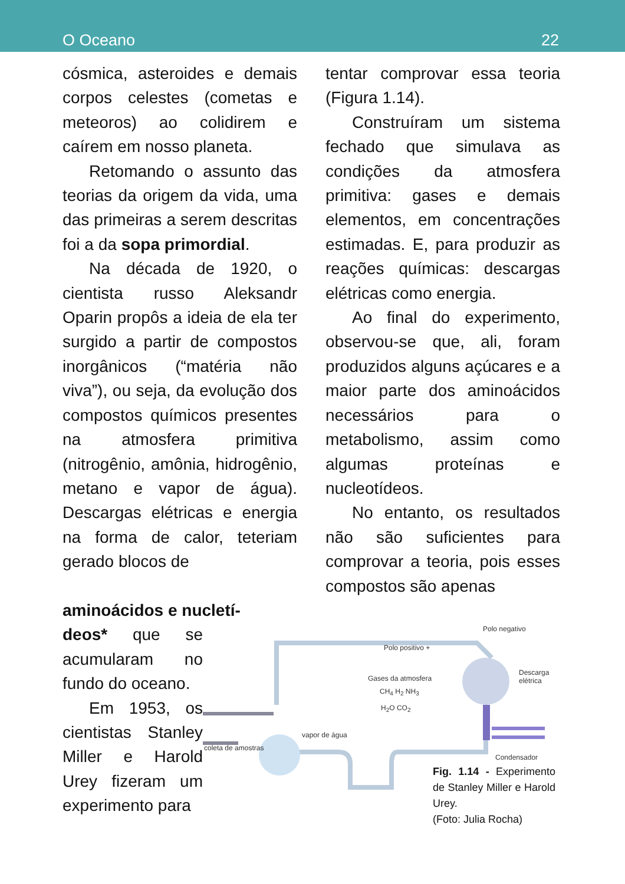O Oceano 22
cósmica, asteroides e demais corpos celestes (cometas e meteoros) ao colidirem e caírem em nosso planeta.
Retomando o assunto das teorias da origem da vida, uma das primeiras a serem descritas foi a da sopa primordial.
Na década de 1920, o cientista russo Aleksandr Oparin propôs a ideia de ela ter surgido a partir de compostos inorgânicos (“matéria não viva”), ou seja, da evolução dos compostos químicos presentes na atmosfera primitiva (nitrogênio, amônia, hidrogênio, metano e vapor de água). Descargas elétricas e energia na forma de calor, teteriam gerado blocos de
tentar comprovar essa teoria (Figura 1.14).
Construíram um sistema fechado que simulava as condições da atmosfera primitiva: gases e demais elementos, em concentrações estimadas. E, para produzir as reações químicas: descargas elétricas como energia.
Ao final do experimento, observou-se que, ali, foram produzidos alguns açúcares e a maior parte dos aminoácidos necessários para o metabolismo, assim como algumas proteínas e nucleotídeos.
No entanto, os resultados não são suficientes para comprovar a teoria, pois esses compostos são apenas
aminoácidos e nucletí-
deos* que se acumularam no fundo do oceano.
Em 1953, os cientistas Stanley Miller e Harold Urey fizeram um experimento para
Polo negativo
Polo positivo +
Descarga elétrica
Gases da atmosfera
CH<sub>4</sub> H<sub>2</sub> NH<sub>3</sub>
H<sub>2</sub>O CO<sub>2</sub>
vapor de água
coleta de amostras
Condensador
Fig. 1.14 - Experimento de Stanley Miller e Harold Urey.
(Foto: Julia Rocha)